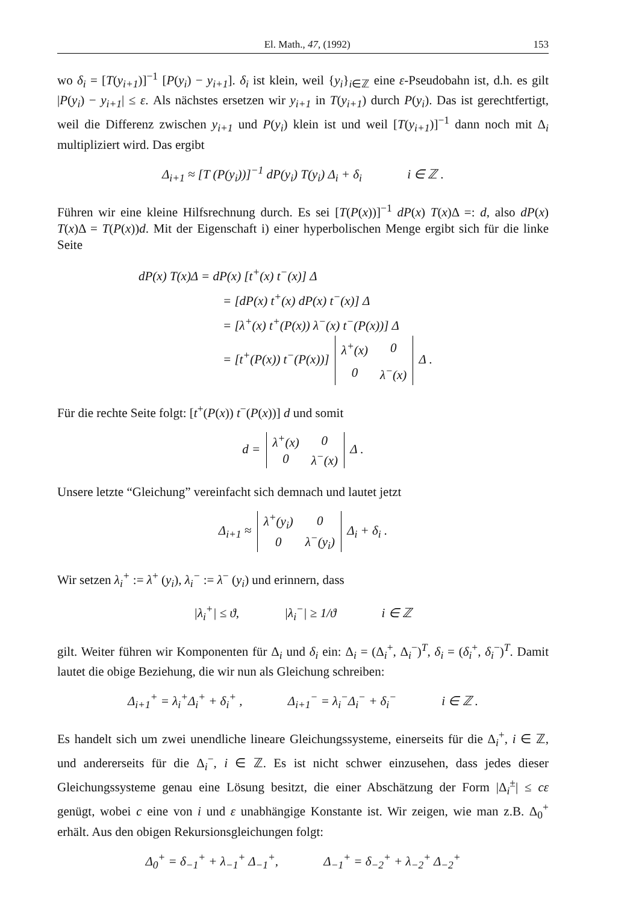El. Math., 47, (1992) 153
wo δ<sub>i</sub> = [T(y<sub>i+1</sub>)]<sup>−1</sup> [P(y<sub>i</sub>) − y<sub>i+1</sub>]. δ<sub>i</sub> ist klein, weil {y<sub>i</sub>}<sub>i∈ℤ</sub> eine ε-Pseudobahn ist, d.h. es gilt |P(y<sub>i</sub>) − y<sub>i+1</sub>| ≤ ε. Als nächstes ersetzen wir y<sub>i+1</sub> in T(y<sub>i+1</sub>) durch P(y<sub>i</sub>). Das ist gerechtfertigt, weil die Differenz zwischen y<sub>i+1</sub> und P(y<sub>i</sub>) klein ist und weil [T(y<sub>i+1</sub>)]<sup>−1</sup> dann noch mit Δ<sub>i</sub> multipliziert wird. Das ergibt
Δ<sub>i+1</sub> ≈ [T (P(y<sub>i</sub>))]<sup>−1</sup> dP(y<sub>i</sub>) T(y<sub>i</sub>) Δ<sub>i</sub> + δ<sub>i</sub> i ∈ ℤ .
Führen wir eine kleine Hilfsrechnung durch. Es sei [T(P(x))]<sup>−1</sup> dP(x) T(x)Δ =: d, also dP(x) T(x)Δ = T(P(x))d. Mit der Eigenschaft i) einer hyperbolischen Menge ergibt sich für die linke Seite
dP(x) T(x)Δ = dP(x) [t<sup>+</sup>(x) t<sup>−</sup>(x)] Δ
= [dP(x) t<sup>+</sup>(x) dP(x) t<sup>−</sup>(x)] Δ
= [λ<sup>+</sup>(x) t<sup>+</sup>(P(x)) λ<sup>−</sup>(x) t<sup>−</sup>(P(x))] Δ
= [t<sup>+</sup>(P(x)) t<sup>−</sup>(P(x))]
| λ<sup>+</sup>(x) | 0 |
| 0 | λ<sup>−</sup>(x) |
Δ .
Für die rechte Seite folgt: [t<sup>+</sup>(P(x)) t<sup>−</sup>(P(x))] d und somit
d =
| λ<sup>+</sup>(x) | 0 |
| 0 | λ<sup>−</sup>(x) |
Δ .
Unsere letzte “Gleichung” vereinfacht sich demnach und lautet jetzt
Δ<sub>i+1</sub> ≈
| λ<sup>+</sup>(y<sub>i</sub>) | 0 |
| 0 | λ<sup>−</sup>(y<sub>i</sub>) |
Δ<sub>i</sub> + δ<sub>i</sub> .
Wir setzen λ<sub>i</sub><sup>+</sup> := λ<sup>+</sup> (y<sub>i</sub>), λ<sub>i</sub><sup>−</sup> := λ<sup>−</sup> (y<sub>i</sub>) und erinnern, dass
|λ<sub>i</sub><sup>+</sup>| ≤ ϑ, |λ<sub>i</sub><sup>−</sup>| ≥ 1/ϑ i ∈ ℤ
gilt. Weiter führen wir Komponenten für Δ<sub>i</sub> und δ<sub>i</sub> ein: Δ<sub>i</sub> = (Δ<sub>i</sub><sup>+</sup>, Δ<sub>i</sub><sup>−</sup>)<sup>T</sup>, δ<sub>i</sub> = (δ<sub>i</sub><sup>+</sup>, δ<sub>i</sub><sup>−</sup>)<sup>T</sup>. Damit lautet die obige Beziehung, die wir nun als Gleichung schreiben:
Δ<sub>i+1</sub><sup>+</sup> = λ<sub>i</sub><sup>+</sup>Δ<sub>i</sub><sup>+</sup> + δ<sub>i</sub><sup>+</sup> , Δ<sub>i+1</sub><sup>−</sup> = λ<sub>i</sub><sup>−</sup>Δ<sub>i</sub><sup>−</sup> + δ<sub>i</sub><sup>−</sup> i ∈ ℤ .
Es handelt sich um zwei unendliche lineare Gleichungssysteme, einerseits für die Δ<sub>i</sub><sup>+</sup>, i ∈ ℤ, und andererseits für die Δ<sub>i</sub><sup>−</sup>, i ∈ ℤ. Es ist nicht schwer einzusehen, dass jedes dieser Gleichungssysteme genau eine Lösung besitzt, die einer Abschätzung der Form |Δ<sub>i</sub><sup>±</sup>| ≤ cε genügt, wobei c eine von i und ε unabhängige Konstante ist. Wir zeigen, wie man z.B. Δ<sub>0</sub><sup>+</sup> erhält. Aus den obigen Rekursionsgleichungen folgt:
Δ<sub>0</sub><sup>+</sup> = δ<sub>−1</sub><sup>+</sup> + λ<sub>−1</sub><sup>+</sup> Δ<sub>−1</sub><sup>+</sup>, Δ<sub>−1</sub><sup>+</sup> = δ<sub>−2</sub><sup>+</sup> + λ<sub>−2</sub><sup>+</sup> Δ<sub>−2</sub><sup>+</sup>